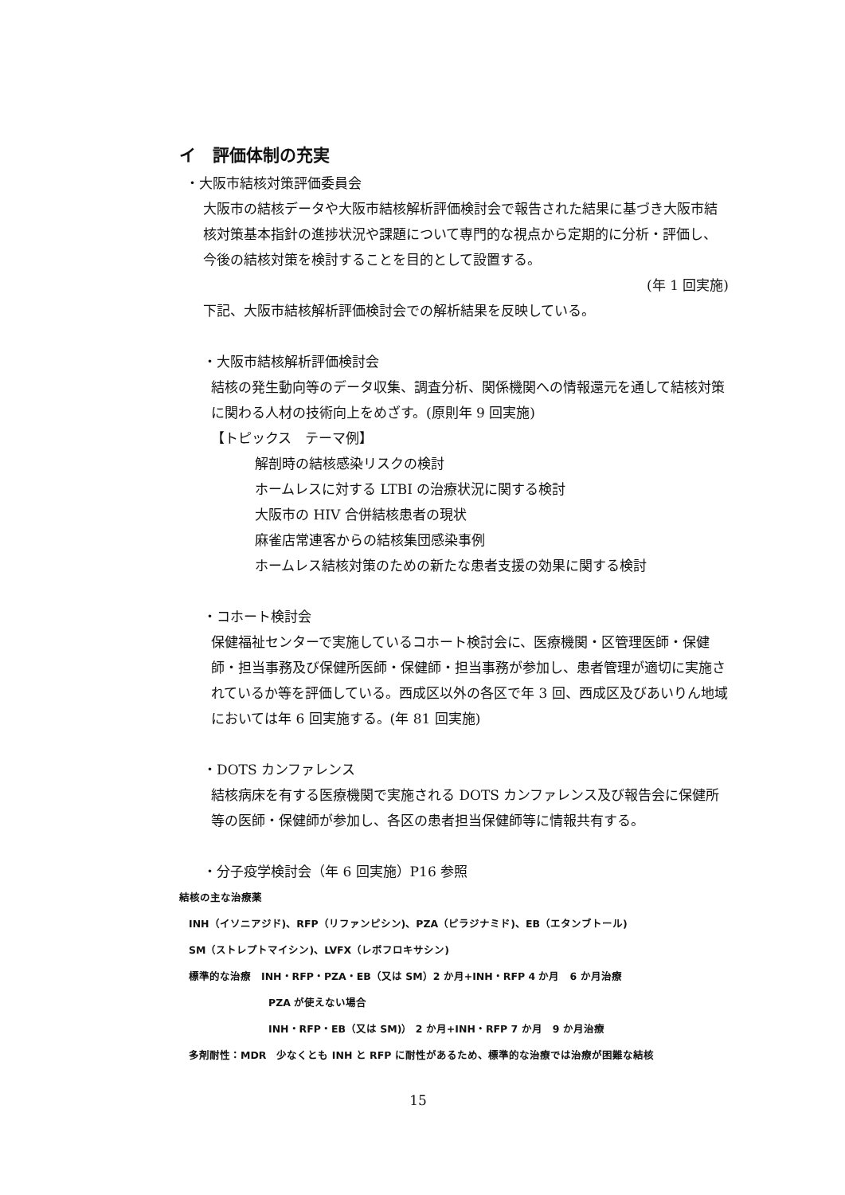イ　評価体制の充実
・大阪市結核対策評価委員会
大阪市の結核データや大阪市結核解析評価検討会で報告された結果に基づき大阪市結核対策基本指針の進捗状況や課題について専門的な視点から定期的に分析・評価し、今後の結核対策を検討することを目的として設置する。
(年 1 回実施)
下記、大阪市結核解析評価検討会での解析結果を反映している。
・大阪市結核解析評価検討会
結核の発生動向等のデータ収集、調査分析、関係機関への情報還元を通して結核対策に関わる人材の技術向上をめざす。(原則年 9 回実施)
【トピックス　テーマ例】
解剖時の結核感染リスクの検討
ホームレスに対する LTBI の治療状況に関する検討
大阪市の HIV 合併結核患者の現状
麻雀店常連客からの結核集団感染事例
ホームレス結核対策のための新たな患者支援の効果に関する検討
・コホート検討会
保健福祉センターで実施しているコホート検討会に、医療機関・区管理医師・保健師・担当事務及び保健所医師・保健師・担当事務が参加し、患者管理が適切に実施されているか等を評価している。西成区以外の各区で年 3 回、西成区及びあいりん地域においては年 6 回実施する。(年 81 回実施)
・DOTS カンファレンス
結核病床を有する医療機関で実施される DOTS カンファレンス及び報告会に保健所等の医師・保健師が参加し、各区の患者担当保健師等に情報共有する。
・分子疫学検討会（年 6 回実施）P16 参照
結核の主な治療薬
INH（イソニアジド)、RFP（リファンピシン)、PZA（ピラジナミド)、EB（エタンブトール)
SM（ストレプトマイシン)、LVFX（レボフロキサシン)
標準的な治療　INH・RFP・PZA・EB（又は SM）2 か月+INH・RFP 4 か月　6 か月治療
PZA が使えない場合
INH・RFP・EB（又は SM)） 2 か月+INH・RFP 7 か月　9 か月治療
多剤耐性：MDR　少なくとも INH と RFP に耐性があるため、標準的な治療では治療が困難な結核
15